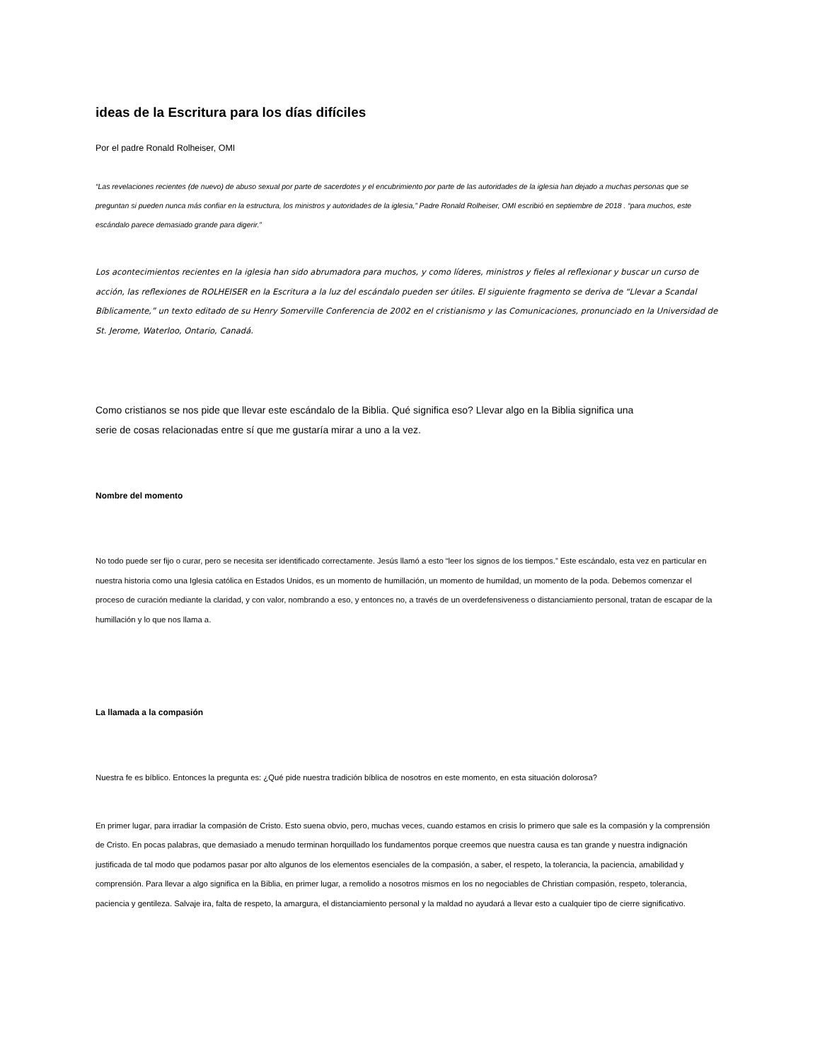ideas de la Escritura para los días difíciles
Por el padre Ronald Rolheiser, OMI
“Las revelaciones recientes (de nuevo) de abuso sexual por parte de sacerdotes y el encubrimiento por parte de las autoridades de la iglesia han dejado a muchas personas que se preguntan si pueden nunca más confiar en la estructura, los ministros y autoridades de la iglesia,” Padre Ronald Rolheiser, OMI escribió en septiembre de 2018 . “para muchos, este escándalo parece demasiado grande para digerir.”
Los acontecimientos recientes en la iglesia han sido abrumadora para muchos, y como líderes, ministros y fieles al reflexionar y buscar un curso de acción, las reflexiones de ROLHEISER en la Escritura a la luz del escándalo pueden ser útiles. El siguiente fragmento se deriva de “Llevar a Scandal Bíblicamente,” un texto editado de su Henry Somerville Conferencia de 2002 en el cristianismo y las Comunicaciones, pronunciado en la Universidad de St. Jerome, Waterloo, Ontario, Canadá.
Como cristianos se nos pide que llevar este escándalo de la Biblia. Qué significa eso? Llevar algo en la Biblia significa una
serie de cosas relacionadas entre sí que me gustaría mirar a uno a la vez.
Nombre del momento
No todo puede ser fijo o curar, pero se necesita ser identificado correctamente. Jesús llamó a esto “leer los signos de los tiempos.” Este escándalo, esta vez en particular en nuestra historia como una Iglesia católica en Estados Unidos, es un momento de humillación, un momento de humildad, un momento de la poda. Debemos comenzar el proceso de curación mediante la claridad, y con valor, nombrando a eso, y entonces no, a través de un overdefensiveness o distanciamiento personal, tratan de escapar de la humillación y lo que nos llama a.
La llamada a la compasión
Nuestra fe es bíblico. Entonces la pregunta es: ¿Qué pide nuestra tradición bíblica de nosotros en este momento, en esta situación dolorosa?
En primer lugar, para irradiar la compasión de Cristo. Esto suena obvio, pero, muchas veces, cuando estamos en crisis lo primero que sale es la compasión y la comprensión de Cristo. En pocas palabras, que demasiado a menudo terminan horquillado los fundamentos porque creemos que nuestra causa es tan grande y nuestra indignación justificada de tal modo que podamos pasar por alto algunos de los elementos esenciales de la compasión, a saber, el respeto, la tolerancia, la paciencia, amabilidad y comprensión. Para llevar a algo significa en la Biblia, en primer lugar, a remolido a nosotros mismos en los no negociables de Christian compasión, respeto, tolerancia, paciencia y gentileza. Salvaje ira, falta de respeto, la amargura, el distanciamiento personal y la maldad no ayudará a llevar esto a cualquier tipo de cierre significativo.